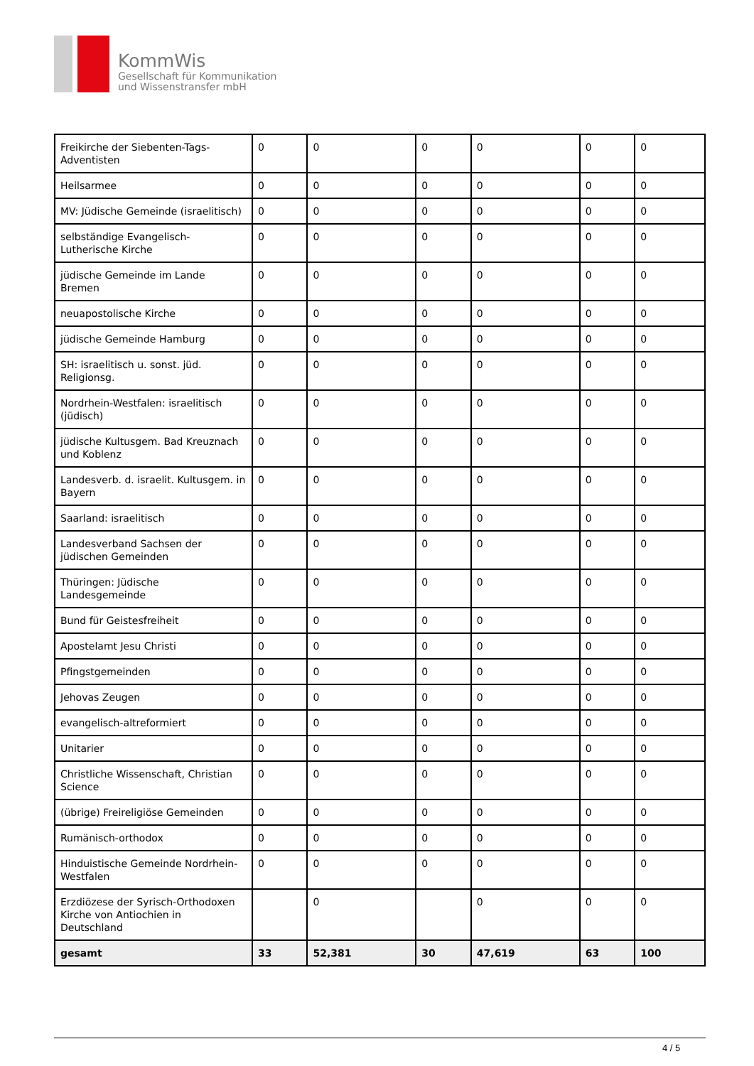KommWis
Gesellschaft für Kommunikation
und Wissenstransfer mbH
| Freikirche der Siebenten-Tags-Adventisten | 0 | 0 | 0 | 0 | 0 | 0 |
| Heilsarmee | 0 | 0 | 0 | 0 | 0 | 0 |
| MV: Jüdische Gemeinde (israelitisch) | 0 | 0 | 0 | 0 | 0 | 0 |
| selbständige Evangelisch-Lutherische Kirche | 0 | 0 | 0 | 0 | 0 | 0 |
| jüdische Gemeinde im Lande Bremen | 0 | 0 | 0 | 0 | 0 | 0 |
| neuapostolische Kirche | 0 | 0 | 0 | 0 | 0 | 0 |
| jüdische Gemeinde Hamburg | 0 | 0 | 0 | 0 | 0 | 0 |
| SH: israelitisch u. sonst. jüd. Religionsg. | 0 | 0 | 0 | 0 | 0 | 0 |
| Nordrhein-Westfalen: israelitisch (jüdisch) | 0 | 0 | 0 | 0 | 0 | 0 |
| jüdische Kultusgem. Bad Kreuznach und Koblenz | 0 | 0 | 0 | 0 | 0 | 0 |
| Landesverb. d. israelit. Kultusgem. in Bayern | 0 | 0 | 0 | 0 | 0 | 0 |
| Saarland: israelitisch | 0 | 0 | 0 | 0 | 0 | 0 |
| Landesverband Sachsen der jüdischen Gemeinden | 0 | 0 | 0 | 0 | 0 | 0 |
| Thüringen: Jüdische Landesgemeinde | 0 | 0 | 0 | 0 | 0 | 0 |
| Bund für Geistesfreiheit | 0 | 0 | 0 | 0 | 0 | 0 |
| Apostelamt Jesu Christi | 0 | 0 | 0 | 0 | 0 | 0 |
| Pfingstgemeinden | 0 | 0 | 0 | 0 | 0 | 0 |
| Jehovas Zeugen | 0 | 0 | 0 | 0 | 0 | 0 |
| evangelisch-altreformiert | 0 | 0 | 0 | 0 | 0 | 0 |
| Unitarier | 0 | 0 | 0 | 0 | 0 | 0 |
| Christliche Wissenschaft, Christian Science | 0 | 0 | 0 | 0 | 0 | 0 |
| (übrige) Freireligiöse Gemeinden | 0 | 0 | 0 | 0 | 0 | 0 |
| Rumänisch-orthodox | 0 | 0 | 0 | 0 | 0 | 0 |
| Hinduistische Gemeinde Nordrhein-Westfalen | 0 | 0 | 0 | 0 | 0 | 0 |
| Erzdiözese der Syrisch-Orthodoxen Kirche von Antiochien in Deutschland | | 0 | | 0 | 0 | 0 |
| gesamt | 33 | 52,381 | 30 | 47,619 | 63 | 100 |
4 / 5